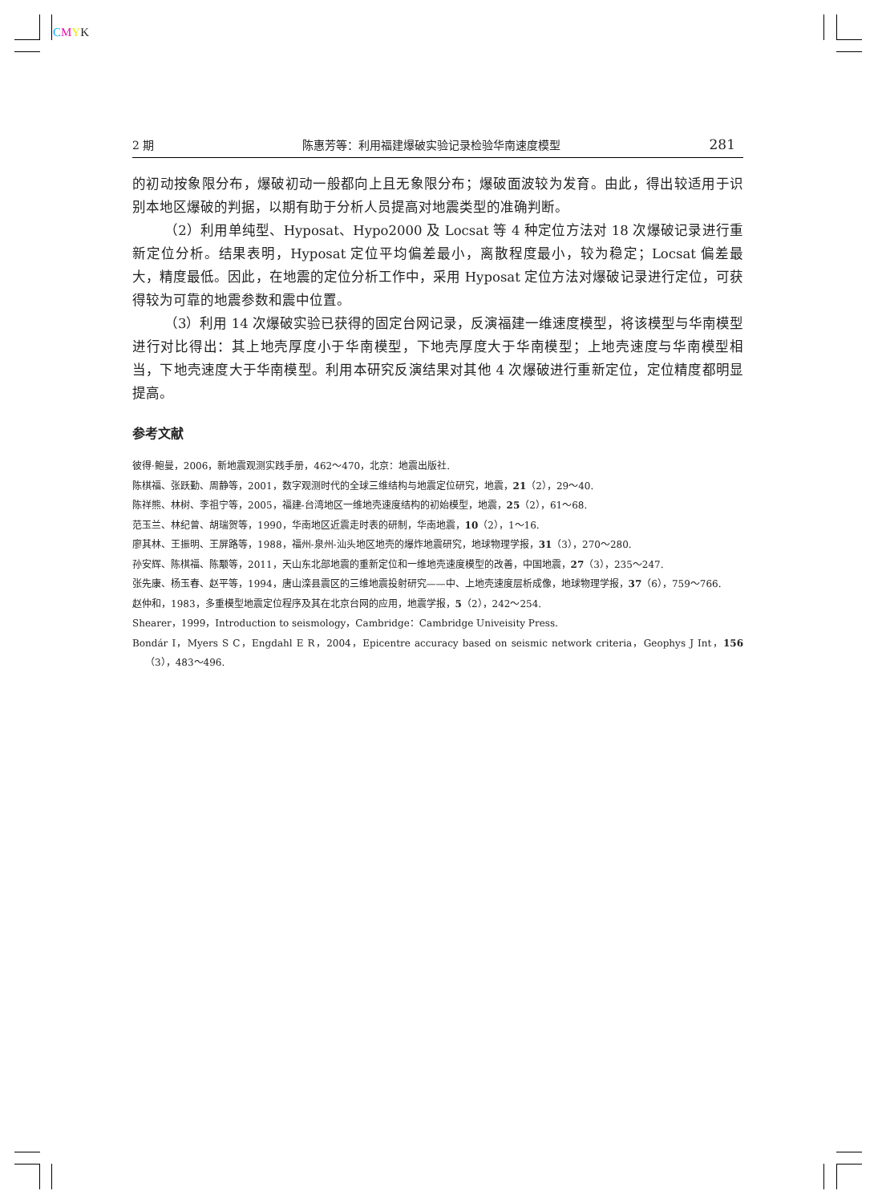CMYK
2 期 陈惠芳等：利用福建爆破实验记录检验华南速度模型 281
的初动按象限分布，爆破初动一般都向上且无象限分布；爆破面波较为发育。由此，得出较适用于识别本地区爆破的判据，以期有助于分析人员提高对地震类型的准确判断。
（2）利用单纯型、Hyposat、Hypo2000 及 Locsat 等 4 种定位方法对 18 次爆破记录进行重新定位分析。结果表明，Hyposat 定位平均偏差最小，离散程度最小，较为稳定；Locsat 偏差最大，精度最低。因此，在地震的定位分析工作中，采用 Hyposat 定位方法对爆破记录进行定位，可获得较为可靠的地震参数和震中位置。
（3）利用 14 次爆破实验已获得的固定台网记录，反演福建一维速度模型，将该模型与华南模型进行对比得出：其上地壳厚度小于华南模型，下地壳厚度大于华南模型；上地壳速度与华南模型相当，下地壳速度大于华南模型。利用本研究反演结果对其他 4 次爆破进行重新定位，定位精度都明显提高。
参考文献
彼得·鲍曼，2006，新地震观测实践手册，462～470，北京：地震出版社.
陈棋福、张跃勤、周静等，2001，数字观测时代的全球三维结构与地震定位研究，地震，21（2），29～40.
陈祥熊、林树、李祖宁等，2005，福建-台湾地区一维地壳速度结构的初始模型，地震，25（2），61～68.
范玉兰、林纪曾、胡瑞贺等，1990，华南地区近震走时表的研制，华南地震，10（2），1～16.
廖其林、王振明、王屏路等，1988，福州-泉州-汕头地区地壳的爆炸地震研究，地球物理学报，31（3），270～280.
孙安辉、陈棋福、陈颙等，2011，天山东北部地震的重新定位和一维地壳速度模型的改善，中国地震，27（3），235～247.
张先康、杨玉春、赵平等，1994，唐山滦县震区的三维地震投射研究——中、上地壳速度层析成像，地球物理学报，37（6），759～766.
赵仲和，1983，多重模型地震定位程序及其在北京台网的应用，地震学报，5（2），242～254.
Shearer，1999，Introduction to seismology，Cambridge：Cambridge Univeisity Press.
Bondár I，Myers S C，Engdahl E R，2004，Epicentre accuracy based on seismic network criteria，Geophys J Int，156（3），483～496.